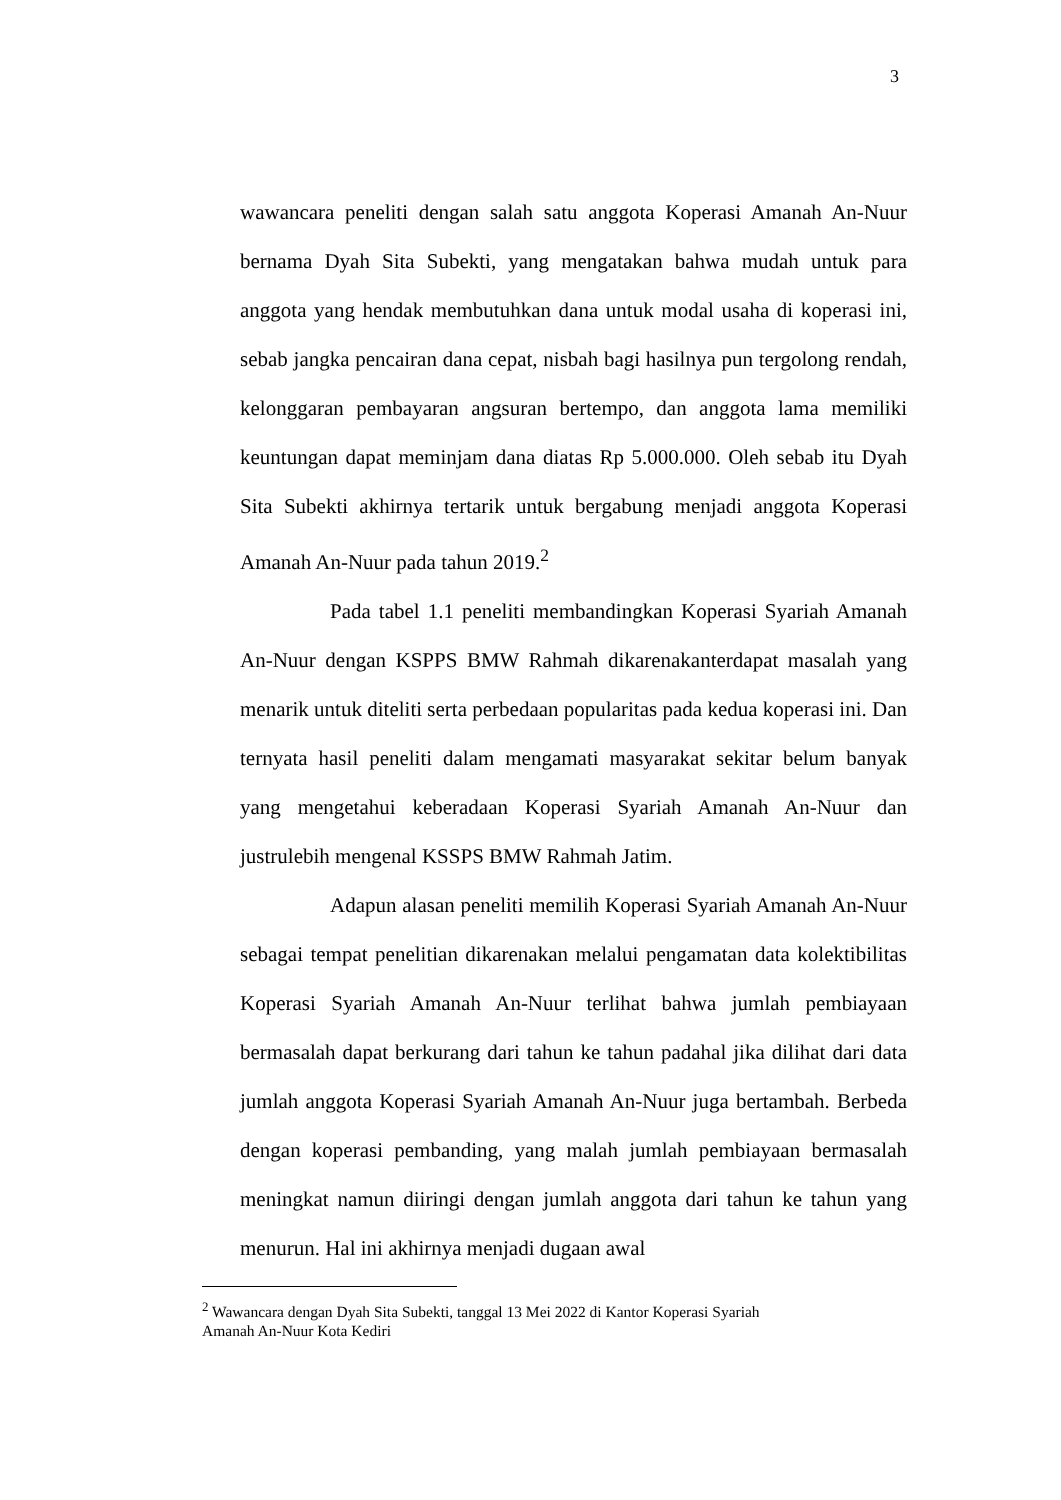3
wawancara peneliti dengan salah satu anggota Koperasi Amanah An-Nuur bernama Dyah Sita Subekti, yang mengatakan bahwa mudah untuk para anggota yang hendak membutuhkan dana untuk modal usaha di koperasi ini, sebab jangka pencairan dana cepat, nisbah bagi hasilnya pun tergolong rendah, kelonggaran pembayaran angsuran bertempo, dan anggota lama memiliki keuntungan dapat meminjam dana diatas Rp 5.000.000. Oleh sebab itu Dyah Sita Subekti akhirnya tertarik untuk bergabung menjadi anggota Koperasi Amanah An-Nuur pada tahun 2019.<sup>2</sup>
Pada tabel 1.1 peneliti membandingkan Koperasi Syariah Amanah An-Nuur dengan KSPPS BMW Rahmah dikarenakanterdapat masalah yang menarik untuk diteliti serta perbedaan popularitas pada kedua koperasi ini. Dan ternyata hasil peneliti dalam mengamati masyarakat sekitar belum banyak yang mengetahui keberadaan Koperasi Syariah Amanah An-Nuur dan justrulebih mengenal KSSPS BMW Rahmah Jatim.
Adapun alasan peneliti memilih Koperasi Syariah Amanah An-Nuur sebagai tempat penelitian dikarenakan melalui pengamatan data kolektibilitas Koperasi Syariah Amanah An-Nuur terlihat bahwa jumlah pembiayaan bermasalah dapat berkurang dari tahun ke tahun padahal jika dilihat dari data jumlah anggota Koperasi Syariah Amanah An-Nuur juga bertambah. Berbeda dengan koperasi pembanding, yang malah jumlah pembiayaan bermasalah meningkat namun diiringi dengan jumlah anggota dari tahun ke tahun yang menurun. Hal ini akhirnya menjadi dugaan awal
<sup>2</sup> Wawancara dengan Dyah Sita Subekti, tanggal 13 Mei 2022 di Kantor Koperasi Syariah
Amanah An-Nuur Kota Kediri